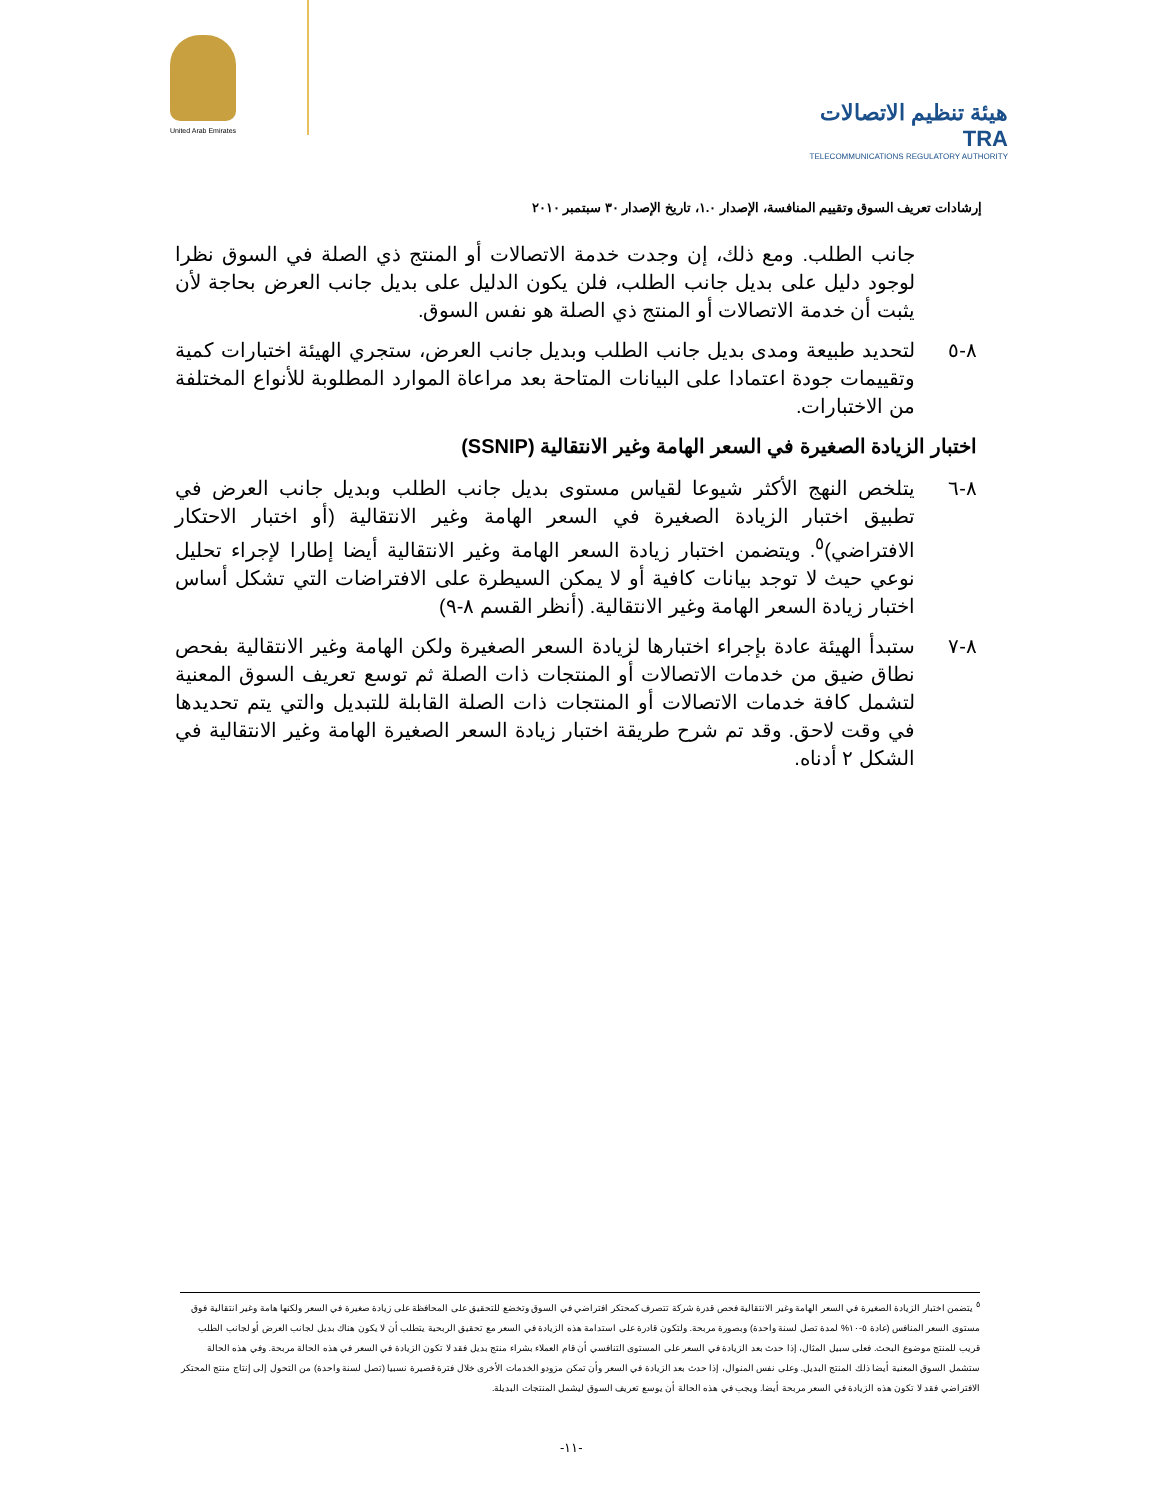United Arab Emirates
هيئة تنظيم الاتصالات TRA
TELECOMMUNICATIONS REGULATORY AUTHORITY
إرشادات تعريف السوق وتقييم المنافسة، الإصدار ١.٠، تاريخ الإصدار ٣٠ سبتمبر ٢٠١٠
جانب الطلب. ومع ذلك، إن وجدت خدمة الاتصالات أو المنتج ذي الصلة في السوق نظرا لوجود دليل على بديل جانب الطلب، فلن يكون الدليل على بديل جانب العرض بحاجة لأن يثبت أن خدمة الاتصالات أو المنتج ذي الصلة هو نفس السوق.
٨-٥ لتحديد طبيعة ومدى بديل جانب الطلب وبديل جانب العرض، ستجري الهيئة اختبارات كمية وتقييمات جودة اعتمادا على البيانات المتاحة بعد مراعاة الموارد المطلوبة للأنواع المختلفة من الاختبارات.
اختبار الزيادة الصغيرة في السعر الهامة وغير الانتقالية (SSNIP)
٨-٦ يتلخص النهج الأكثر شيوعا لقياس مستوى بديل جانب الطلب وبديل جانب العرض في تطبيق اختبار الزيادة الصغيرة في السعر الهامة وغير الانتقالية (أو اختبار الاحتكار الافتراضي)<sup>٥</sup>. ويتضمن اختبار زيادة السعر الهامة وغير الانتقالية أيضا إطارا لإجراء تحليل نوعي حيث لا توجد بيانات كافية أو لا يمكن السيطرة على الافتراضات التي تشكل أساس اختبار زيادة السعر الهامة وغير الانتقالية. (أنظر القسم ٨-٩)
٨-٧ ستبدأ الهيئة عادة بإجراء اختبارها لزيادة السعر الصغيرة ولكن الهامة وغير الانتقالية بفحص نطاق ضيق من خدمات الاتصالات أو المنتجات ذات الصلة ثم توسع تعريف السوق المعنية لتشمل كافة خدمات الاتصالات أو المنتجات ذات الصلة القابلة للتبديل والتي يتم تحديدها في وقت لاحق. وقد تم شرح طريقة اختبار زيادة السعر الصغيرة الهامة وغير الانتقالية في الشكل ٢ أدناه.
<sup>٥</sup> يتضمن اختبار الزيادة الصغيرة في السعر الهامة وغير الانتقالية فحص قدرة شركة تتصرف كمحتكر افتراضي في السوق وتخضع للتحقيق على المحافظة على زيادة صغيرة في السعر ولكنها هامة وغير انتقالية فوق مستوى السعر المنافس (عادة ٥-١٠% لمدة تصل لسنة واحدة) وبصورة مربحة. ولتكون قادرة على استدامة هذه الزيادة في السعر مع تحقيق الربحية يتطلب أن لا يكون هناك بديل لجانب العرض أو لجانب الطلب قريب للمنتج موضوع البحث. فعلى سبيل المثال، إذا حدث بعد الزيادة في السعر على المستوى التنافسي أن قام العملاء بشراء منتج بديل فقد لا تكون الزيادة في السعر في هذه الحالة مربحة. وفي هذه الحالة ستشمل السوق المعنية أيضا ذلك المنتج البديل. وعلى نفس المنوال، إذا حدث بعد الزيادة في السعر وأن تمكن مزودو الخدمات الأخرى خلال فترة قصيرة نسبيا (تصل لسنة واحدة) من التحول إلى إنتاج منتج المحتكر الافتراضي فقد لا تكون هذه الزيادة في السعر مربحة أيضا. ويجب في هذه الحالة أن يوسع تعريف السوق ليشمل المنتجات البديلة.
-١١-